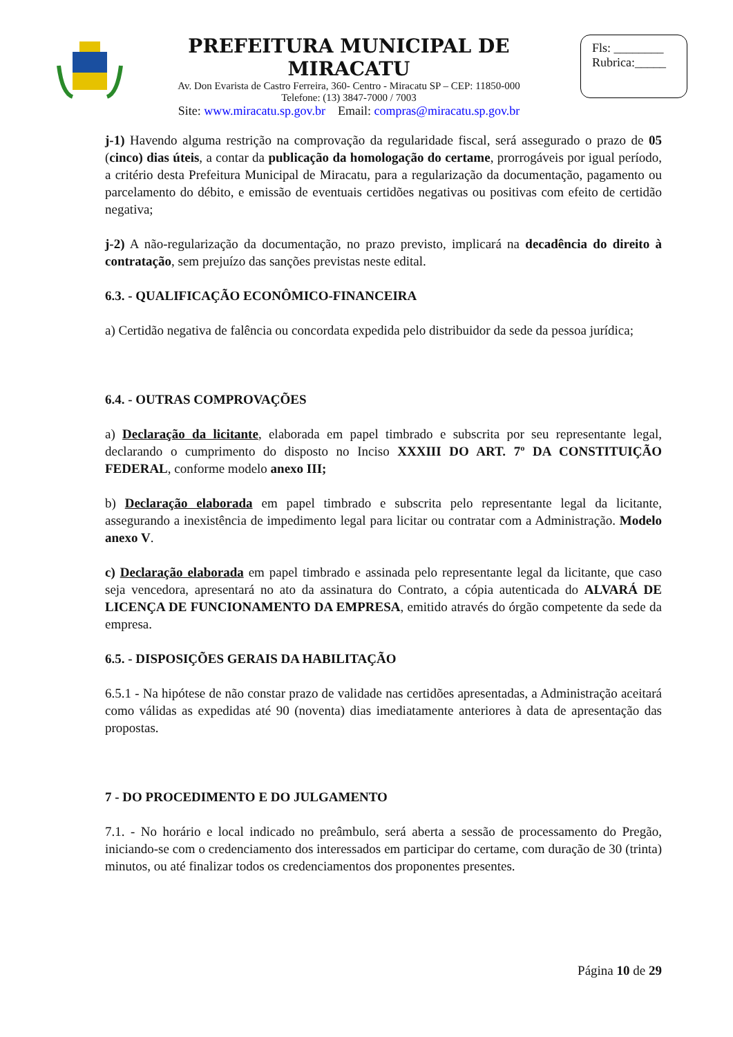PREFEITURA MUNICIPAL DE MIRACATU
Av. Don Evarista de Castro Ferreira, 360- Centro - Miracatu SP – CEP: 11850-000
Telefone: (13) 3847-7000 / 7003
Site: www.miracatu.sp.gov.br Email: compras@miracatu.sp.gov.br
Fls: ________
Rubrica:_____
j-1) Havendo alguma restrição na comprovação da regularidade fiscal, será assegurado o prazo de 05 (cinco) dias úteis, a contar da publicação da homologação do certame, prorrogáveis por igual período, a critério desta Prefeitura Municipal de Miracatu, para a regularização da documentação, pagamento ou parcelamento do débito, e emissão de eventuais certidões negativas ou positivas com efeito de certidão negativa;
j-2) A não-regularização da documentação, no prazo previsto, implicará na decadência do direito à contratação, sem prejuízo das sanções previstas neste edital.
6.3. - QUALIFICAÇÃO ECONÔMICO-FINANCEIRA
a) Certidão negativa de falência ou concordata expedida pelo distribuidor da sede da pessoa jurídica;
6.4. - OUTRAS COMPROVAÇÕES
a) Declaração da licitante, elaborada em papel timbrado e subscrita por seu representante legal, declarando o cumprimento do disposto no Inciso XXXIII DO ART. 7º DA CONSTITUIÇÃO FEDERAL, conforme modelo anexo III;
b) Declaração elaborada em papel timbrado e subscrita pelo representante legal da licitante, assegurando a inexistência de impedimento legal para licitar ou contratar com a Administração. Modelo anexo V.
c) Declaração elaborada em papel timbrado e assinada pelo representante legal da licitante, que caso seja vencedora, apresentará no ato da assinatura do Contrato, a cópia autenticada do ALVARÁ DE LICENÇA DE FUNCIONAMENTO DA EMPRESA, emitido através do órgão competente da sede da empresa.
6.5. - DISPOSIÇÕES GERAIS DA HABILITAÇÃO
6.5.1 - Na hipótese de não constar prazo de validade nas certidões apresentadas, a Administração aceitará como válidas as expedidas até 90 (noventa) dias imediatamente anteriores à data de apresentação das propostas.
7 - DO PROCEDIMENTO E DO JULGAMENTO
7.1. - No horário e local indicado no preâmbulo, será aberta a sessão de processamento do Pregão, iniciando-se com o credenciamento dos interessados em participar do certame, com duração de 30 (trinta) minutos, ou até finalizar todos os credenciamentos dos proponentes presentes.
Página 10 de 29